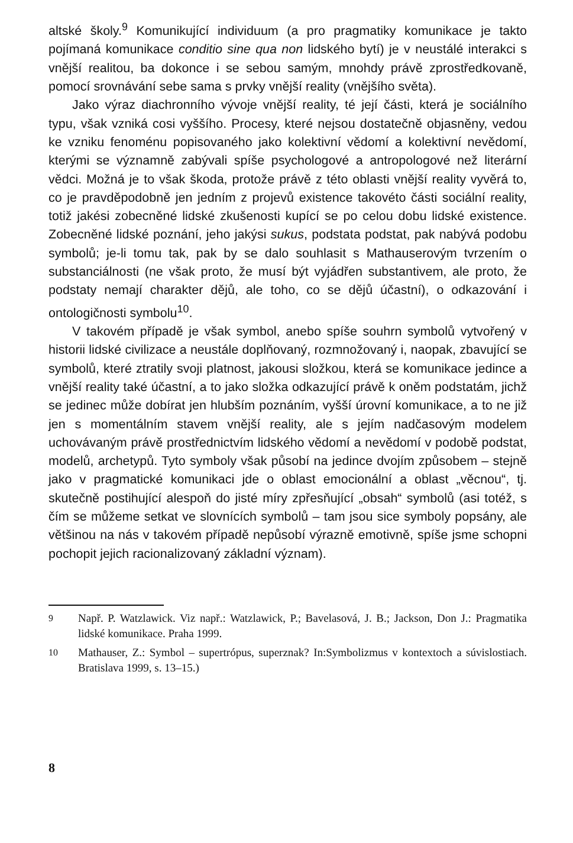altské školy.<sup>9</sup> Komunikující individuum (a pro pragmatiky komunikace je takto pojímaná komunikace conditio sine qua non lidského bytí) je v neustálé interakci s vnější realitou, ba dokonce i se sebou samým, mnohdy právě zprostředkovaně, pomocí srovnávání sebe sama s prvky vnější reality (vnějšího světa).
Jako výraz diachronního vývoje vnější reality, té její části, která je sociálního typu, však vzniká cosi vyššího. Procesy, které nejsou dostatečně objasněny, vedou ke vzniku fenoménu popisovaného jako kolektivní vědomí a kolektivní nevědomí, kterými se významně zabývali spíše psychologové a antropologové než literární vědci. Možná je to však škoda, protože právě z této oblasti vnější reality vyvěrá to, co je pravděpodobně jen jedním z projevů existence takovéto části sociální reality, totiž jakési zobecněné lidské zkušenosti kupící se po celou dobu lidské existence. Zobecněné lidské poznání, jeho jakýsi sukus, podstata podstat, pak nabývá podobu symbolů; je-li tomu tak, pak by se dalo souhlasit s Mathauserovým tvrzením o substanciálnosti (ne však proto, že musí být vyjádřen substantivem, ale proto, že podstaty nemají charakter dějů, ale toho, co se dějů účastní), o odkazování i ontologičnosti symbolu<sup>10</sup>.
V takovém případě je však symbol, anebo spíše souhrn symbolů vytvořený v historii lidské civilizace a neustále doplňovaný, rozmnožovaný i, naopak, zbavující se symbolů, které ztratily svoji platnost, jakousi složkou, která se komunikace jedince a vnější reality také účastní, a to jako složka odkazující právě k oněm podstatám, jichž se jedinec může dobírat jen hlubším poznáním, vyšší úrovní komunikace, a to ne již jen s momentálním stavem vnější reality, ale s jejím nadčasovým modelem uchovávaným právě prostřednictvím lidského vědomí a nevědomí v podobě podstat, modelů, archetypů. Tyto symboly však působí na jedince dvojím způsobem – stejně jako v pragmatické komunikaci jde o oblast emocionální a oblast „věcnou“, tj. skutečně postihující alespoň do jisté míry zpřesňující „obsah“ symbolů (asi totéž, s čím se můžeme setkat ve slovnících symbolů – tam jsou sice symboly popsány, ale většinou na nás v takovém případě nepůsobí výrazně emotivně, spíše jsme schopni pochopit jejich racionalizovaný základní význam).
<sup>9</sup> Např. P. Watzlawick. Viz např.: Watzlawick, P.; Bavelasová, J. B.; Jackson, Don J.: Pragmatika lidské komunikace. Praha 1999.
<sup>10</sup> Mathauser, Z.: Symbol – supertrópus, superznak? In:Symbolizmus v kontextoch a súvislostiach. Bratislava 1999, s. 13–15.)
8